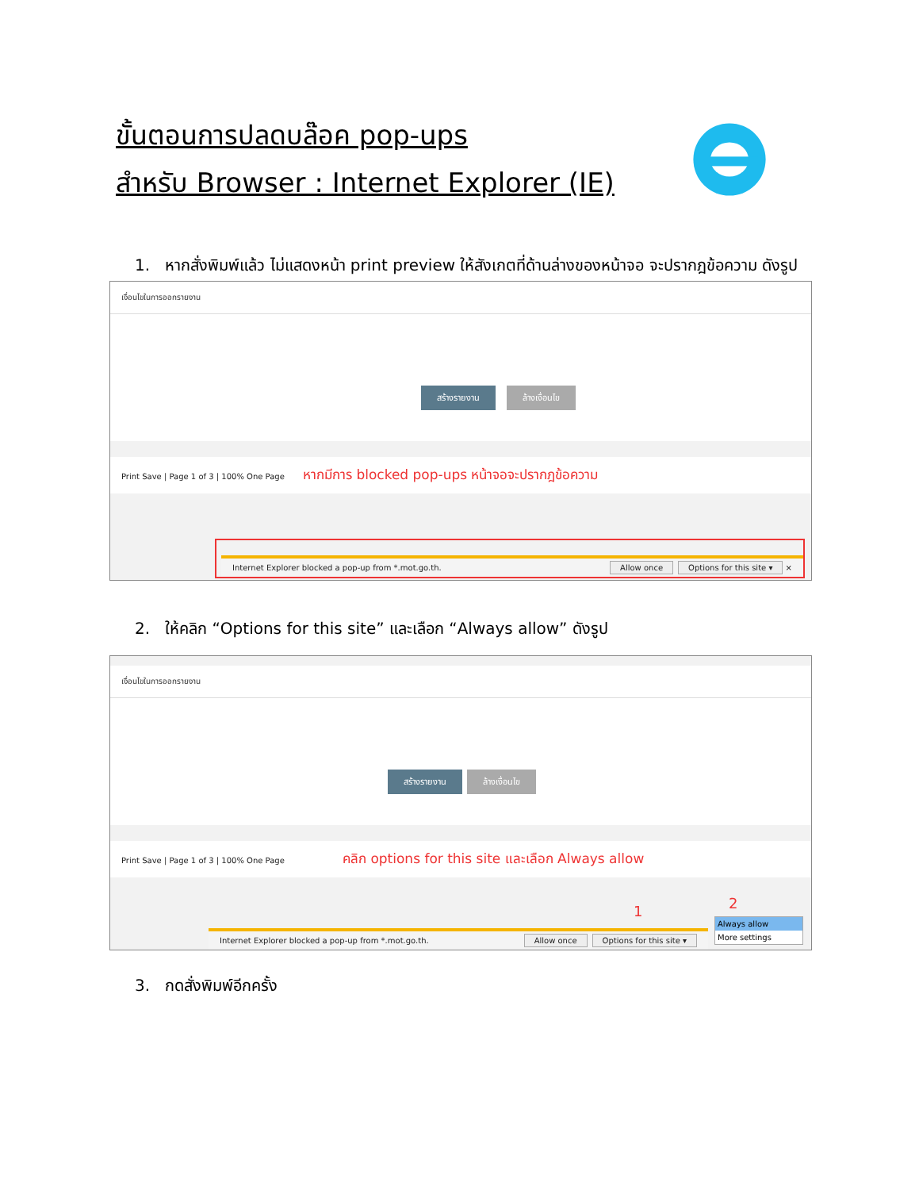ขั้นตอนการปลดบล๊อค pop-ups
สำหรับ Browser : Internet Explorer (IE)
1. หากสั่งพิมพ์แล้ว ไม่แสดงหน้า print preview ให้สังเกตที่ด้านล่างของหน้าจอ จะปรากฎข้อความ ดังรูป
เงื่อนไขในการออกรายงาน
สร้างรายงาน ล้างเงื่อนไข
Print Save | Page 1 of 3 | 100% One Page หากมีการ blocked pop-ups หน้าจอจะปรากฎข้อความ
Internet Explorer blocked a pop-up from *.mot.go.th. Allow once Options for this site ▾ ×
2. ให้คลิก “Options for this site” และเลือก “Always allow” ดังรูป
เงื่อนไขในการออกรายงาน
สร้างรายงาน ล้างเงื่อนไข
Print Save | Page 1 of 3 | 100% One Page คลิก options for this site และเลือก Always allow
Internet Explorer blocked a pop-up from *.mot.go.th. Allow once Options for this site ▾
Always allow
More settings
1 2
3. กดสั่งพิมพ์อีกครั้ง